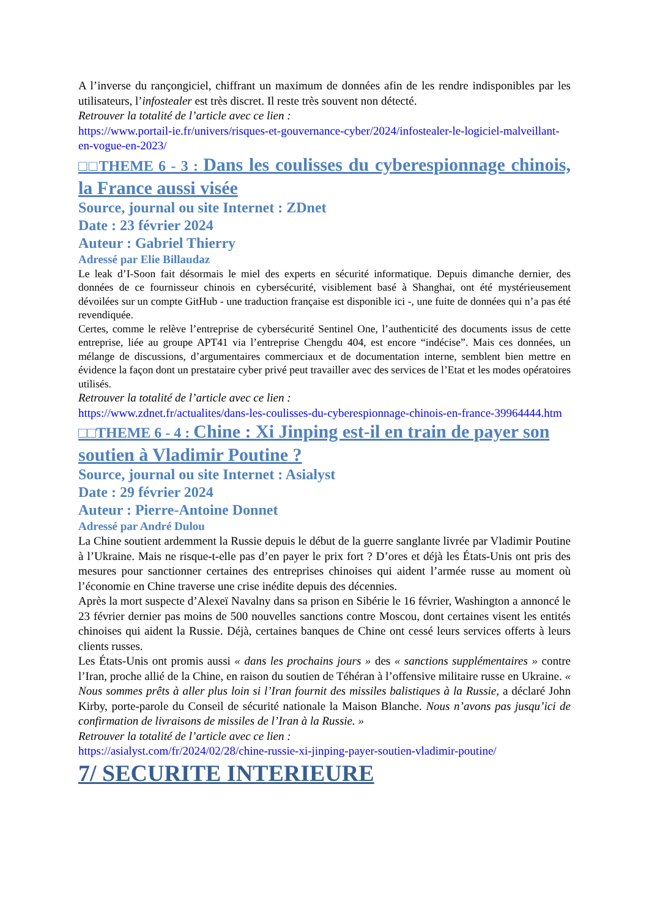A l’inverse du rançongiciel, chiffrant un maximum de données afin de les rendre indisponibles par les utilisateurs, l’infostealer est très discret. Il reste très souvent non détecté.
Retrouver la totalité de l’article avec ce lien :
https://www.portail-ie.fr/univers/risques-et-gouvernance-cyber/2024/infostealer-le-logiciel-malveillant-en-vogue-en-2023/
□□THEME 6 - 3 : Dans les coulisses du cyberespionnage chinois, la France aussi visée
Source, journal ou site Internet : ZDnet
Date : 23 février 2024
Auteur : Gabriel Thierry
Adressé par Elie Billaudaz
Le leak d’I-Soon fait désormais le miel des experts en sécurité informatique. Depuis dimanche dernier, des données de ce fournisseur chinois en cybersécurité, visiblement basé à Shanghai, ont été mystérieusement dévoilées sur un compte GitHub - une traduction française est disponible ici -, une fuite de données qui n’a pas été revendiquée.
Certes, comme le relève l’entreprise de cybersécurité Sentinel One, l’authenticité des documents issus de cette entreprise, liée au groupe APT41 via l’entreprise Chengdu 404, est encore “indécise”. Mais ces données, un mélange de discussions, d’argumentaires commerciaux et de documentation interne, semblent bien mettre en évidence la façon dont un prestataire cyber privé peut travailler avec des services de l’Etat et les modes opératoires utilisés.
Retrouver la totalité de l’article avec ce lien :
https://www.zdnet.fr/actualites/dans-les-coulisses-du-cyberespionnage-chinois-en-france-39964444.htm
□□THEME 6 - 4 : Chine : Xi Jinping est-il en train de payer son soutien à Vladimir Poutine ?
Source, journal ou site Internet : Asialyst
Date : 29 février 2024
Auteur : Pierre-Antoine Donnet
Adressé par André Dulou
La Chine soutient ardemment la Russie depuis le début de la guerre sanglante livrée par Vladimir Poutine à l’Ukraine. Mais ne risque-t-elle pas d’en payer le prix fort ? D’ores et déjà les États-Unis ont pris des mesures pour sanctionner certaines des entreprises chinoises qui aident l’armée russe au moment où l’économie en Chine traverse une crise inédite depuis des décennies.
Après la mort suspecte d’Alexeï Navalny dans sa prison en Sibérie le 16 février, Washington a annoncé le 23 février dernier pas moins de 500 nouvelles sanctions contre Moscou, dont certaines visent les entités chinoises qui aident la Russie. Déjà, certaines banques de Chine ont cessé leurs services offerts à leurs clients russes.
Les États-Unis ont promis aussi « dans les prochains jours » des « sanctions supplémentaires » contre l’Iran, proche allié de la Chine, en raison du soutien de Téhéran à l’offensive militaire russe en Ukraine. « Nous sommes prêts à aller plus loin si l’Iran fournit des missiles balistiques à la Russie, a déclaré John Kirby, porte-parole du Conseil de sécurité nationale la Maison Blanche. Nous n’avons pas jusqu’ici de confirmation de livraisons de missiles de l’Iran à la Russie. »
Retrouver la totalité de l’article avec ce lien :
https://asialyst.com/fr/2024/02/28/chine-russie-xi-jinping-payer-soutien-vladimir-poutine/
7/ SECURITE INTERIEURE